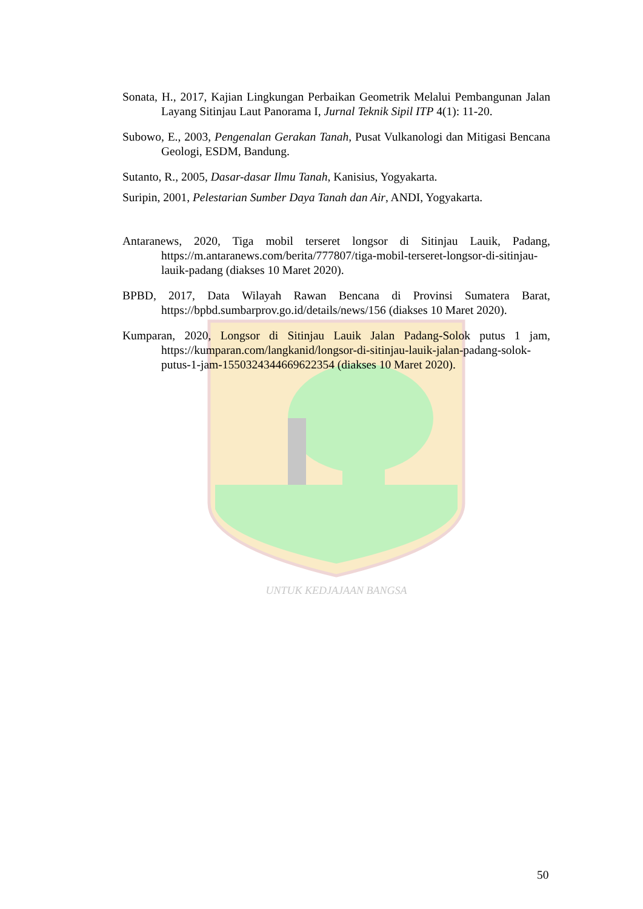UNTUK KEDJAJAAN BANGSA
Sonata, H., 2017, Kajian Lingkungan Perbaikan Geometrik Melalui Pembangunan Jalan Layang Sitinjau Laut Panorama I, Jurnal Teknik Sipil ITP 4(1): 11-20.
Subowo, E., 2003, Pengenalan Gerakan Tanah, Pusat Vulkanologi dan Mitigasi Bencana Geologi, ESDM, Bandung.
Sutanto, R., 2005, Dasar-dasar Ilmu Tanah, Kanisius, Yogyakarta.
Suripin, 2001, Pelestarian Sumber Daya Tanah dan Air, ANDI, Yogyakarta.
Antaranews, 2020, Tiga mobil terseret longsor di Sitinjau Lauik, Padang, https://m.antaranews.com/berita/777807/tiga-mobil-terseret-longsor-di-sitinjau-lauik-padang (diakses 10 Maret 2020).
BPBD, 2017, Data Wilayah Rawan Bencana di Provinsi Sumatera Barat, https://bpbd.sumbarprov.go.id/details/news/156 (diakses 10 Maret 2020).
Kumparan, 2020, Longsor di Sitinjau Lauik Jalan Padang-Solok putus 1 jam, https://kumparan.com/langkanid/longsor-di-sitinjau-lauik-jalan-padang-solok-putus-1-jam-1550324344669622354 (diakses 10 Maret 2020).
50